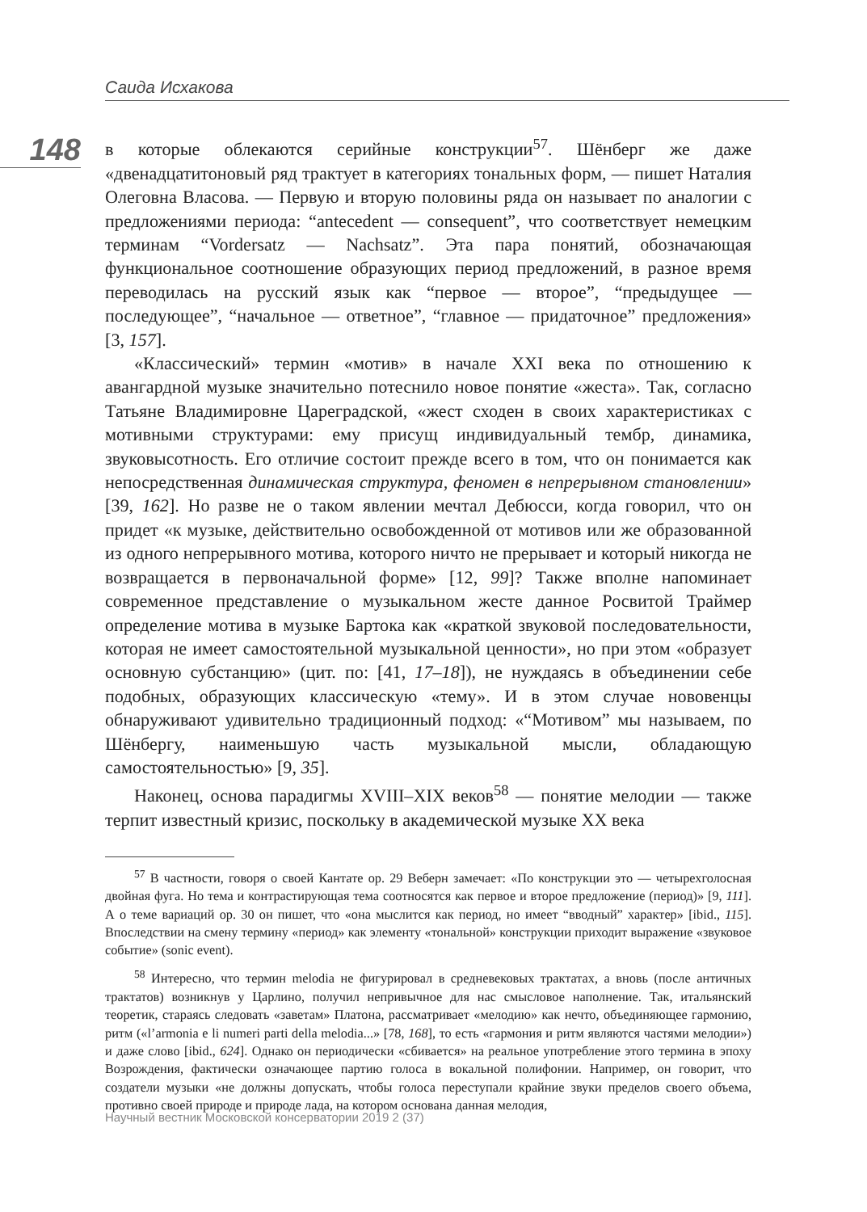Саида Исхакова
148
в которые облекаются серийные конструкции<sup>57</sup>. Шёнберг же даже «двенадцатитоновый ряд трактует в категориях тональных форм, — пишет Наталия Олеговна Власова. — Первую и вторую половины ряда он называет по аналогии с предложениями периода: “antecedent — consequent”, что соответствует немецким терминам “Vordersatz — Nachsatz”. Эта пара понятий, обозначающая функциональное соотношение образующих период предложений, в разное время переводилась на русский язык как “первое — второе”, “предыдущее — последующее”, “начальное — ответное”, “главное — придаточное” предложения» [3, 157].
«Классический» термин «мотив» в начале XXI века по отношению к авангардной музыке значительно потеснило новое понятие «жеста». Так, согласно Татьяне Владимировне Цареградской, «жест сходен в своих характеристиках с мотивными структурами: ему присущ индивидуальный тембр, динамика, звуковысотность. Его отличие состоит прежде всего в том, что он понимается как непосредственная динамическая структура, феномен в непрерывном становлении» [39, 162]. Но разве не о таком явлении мечтал Дебюсси, когда говорил, что он придет «к музыке, действительно освобожденной от мотивов или же образованной из одного непрерывного мотива, которого ничто не прерывает и который никогда не возвращается в первоначальной форме» [12, 99]? Также вполне напоминает современное представление о музыкальном жесте данное Росвитой Траймер определение мотива в музыке Бартока как «краткой звуковой последовательности, которая не имеет самостоятельной музыкальной ценности», но при этом «образует основную субстанцию» (цит. по: [41, 17–18]), не нуждаясь в объединении себе подобных, образующих классическую «тему». И в этом случае нововенцы обнаруживают удивительно традиционный подход: «“Мотивом” мы называем, по Шёнбергу, наименьшую часть музыкальной мысли, обладающую самостоятельностью» [9, 35].
Наконец, основа парадигмы XVIII–XIX веков<sup>58</sup> — понятие мелодии — также терпит известный кризис, поскольку в академической музыке XX века
<sup>57</sup> В частности, говоря о своей Кантате ор. 29 Веберн замечает: «По конструкции это — четырехголосная двойная фуга. Но тема и контрастирующая тема соотносятся как первое и второе предложение (период)» [9, 111]. А о теме вариаций ор. 30 он пишет, что «она мыслится как период, но имеет “вводный” характер» [ibid., 115]. Впоследствии на смену термину «период» как элементу «тональной» конструкции приходит выражение «звуковое событие» (sonic event).
<sup>58</sup> Интересно, что термин melodia не фигурировал в средневековых трактатах, а вновь (после античных трактатов) возникнув у Царлино, получил непривычное для нас смысловое наполнение. Так, итальянский теоретик, стараясь следовать «заветам» Платона, рассматривает «мелодию» как нечто, объединяющее гармонию, ритм («l’armonia e li numeri parti della melodia...» [78, 168], то есть «гармония и ритм являются частями мелодии») и даже слово [ibid., 624]. Однако он периодически «сбивается» на реальное употребление этого термина в эпоху Возрождения, фактически означающее партию голоса в вокальной полифонии. Например, он говорит, что создатели музыки «не должны допускать, чтобы голоса переступали крайние звуки пределов своего объема, противно своей природе и природе лада, на котором основана данная мелодия,
Научный вестник Московской консерватории 2019 2 (37)